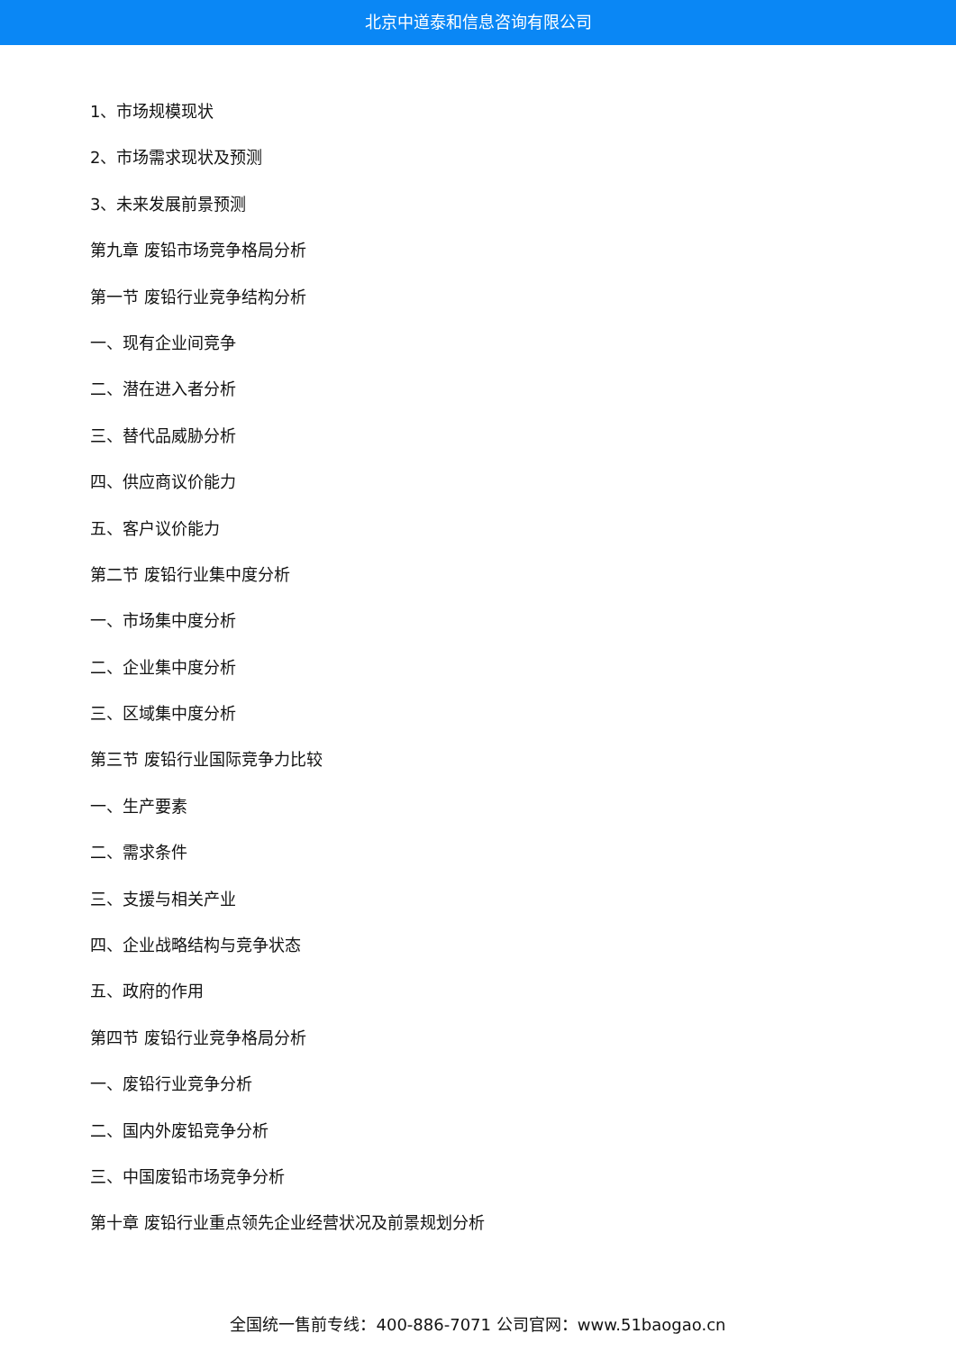北京中道泰和信息咨询有限公司
1、市场规模现状
2、市场需求现状及预测
3、未来发展前景预测
第九章 废铅市场竞争格局分析
第一节 废铅行业竞争结构分析
一、现有企业间竞争
二、潜在进入者分析
三、替代品威胁分析
四、供应商议价能力
五、客户议价能力
第二节 废铅行业集中度分析
一、市场集中度分析
二、企业集中度分析
三、区域集中度分析
第三节 废铅行业国际竞争力比较
一、生产要素
二、需求条件
三、支援与相关产业
四、企业战略结构与竞争状态
五、政府的作用
第四节 废铅行业竞争格局分析
一、废铅行业竞争分析
二、国内外废铅竞争分析
三、中国废铅市场竞争分析
第十章 废铅行业重点领先企业经营状况及前景规划分析
全国统一售前专线：400-886-7071 公司官网：www.51baogao.cn